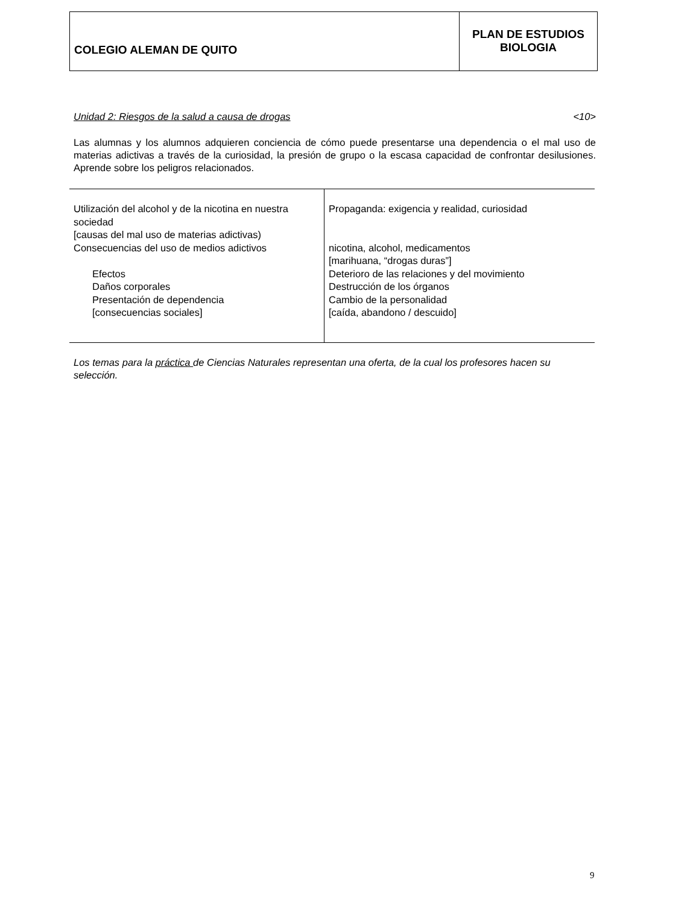COLEGIO ALEMAN DE QUITO
PLAN DE ESTUDIOS
BIOLOGIA
Unidad 2: Riesgos de la salud a causa de drogas <10>
Las alumnas y los alumnos adquieren conciencia de cómo puede presentarse una dependencia o el mal uso de materias adictivas a través de la curiosidad, la presión de grupo o la escasa capacidad de confrontar desilusiones. Aprende sobre los peligros relacionados.
| Utilización del alcohol y de la nicotina en nuestra sociedad [causas del mal uso de materias adictivas) Consecuencias del uso de medios adictivos Efectos Daños corporales Presentación de dependencia [consecuencias sociales] | Propaganda: exigencia y realidad, curiosidad nicotina, alcohol, medicamentos [marihuana, “drogas duras”] Deterioro de las relaciones y del movimiento Destrucción de los órganos Cambio de la personalidad [caída, abandono / descuido] |
Los temas para la práctica de Ciencias Naturales representan una oferta, de la cual los profesores hacen su selección.
9